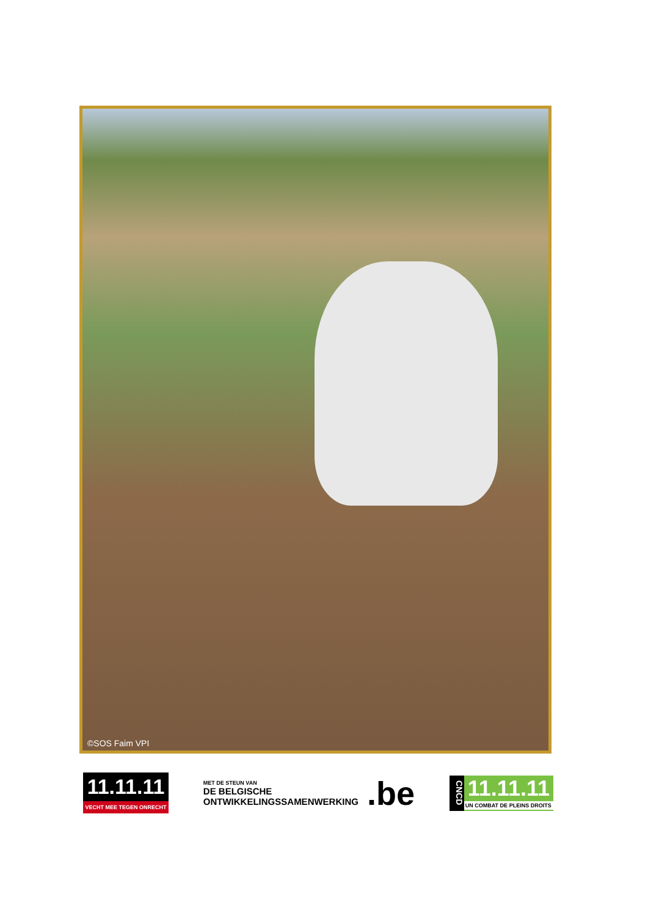©SOS Faim VPI
11.11.11
VECHT MEE TEGEN ONRECHT
MET DE STEUN VAN
DE BELGISCHE
ONTWIKKELINGSSAMENWERKING
.be
CNCD
11.11.11
UN COMBAT DE PLEINS DROITS